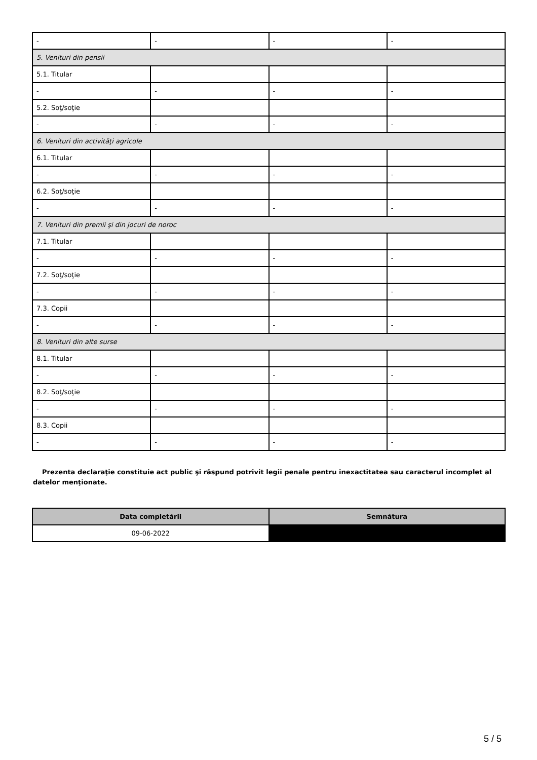| - | - | - | - |
| 5. Venituri din pensii | | | |
| 5.1. Titular | | | |
| - | - | - | - |
| 5.2. Soţ/soţie | | | |
| - | - | - | - |
| 6. Venituri din activităţi agricole | | | |
| 6.1. Titular | | | |
| - | - | - | - |
| 6.2. Soţ/soţie | | | |
| - | - | - | - |
| 7. Venituri din premii şi din jocuri de noroc | | | |
| 7.1. Titular | | | |
| - | - | - | - |
| 7.2. Soţ/soţie | | | |
| - | - | - | - |
| 7.3. Copii | | | |
| - | - | - | - |
| 8. Venituri din alte surse | | | |
| 8.1. Titular | | | |
| - | - | - | - |
| 8.2. Soţ/soţie | | | |
| - | - | - | - |
| 8.3. Copii | | | |
| - | - | - | - |
Prezenta declaraţie constituie act public şi răspund potrivit legii penale pentru inexactitatea sau caracterul incomplet al datelor menţionate.
| Data completării | Semnătura |
| --- | --- |
| 09-06-2022 | |
5 / 5